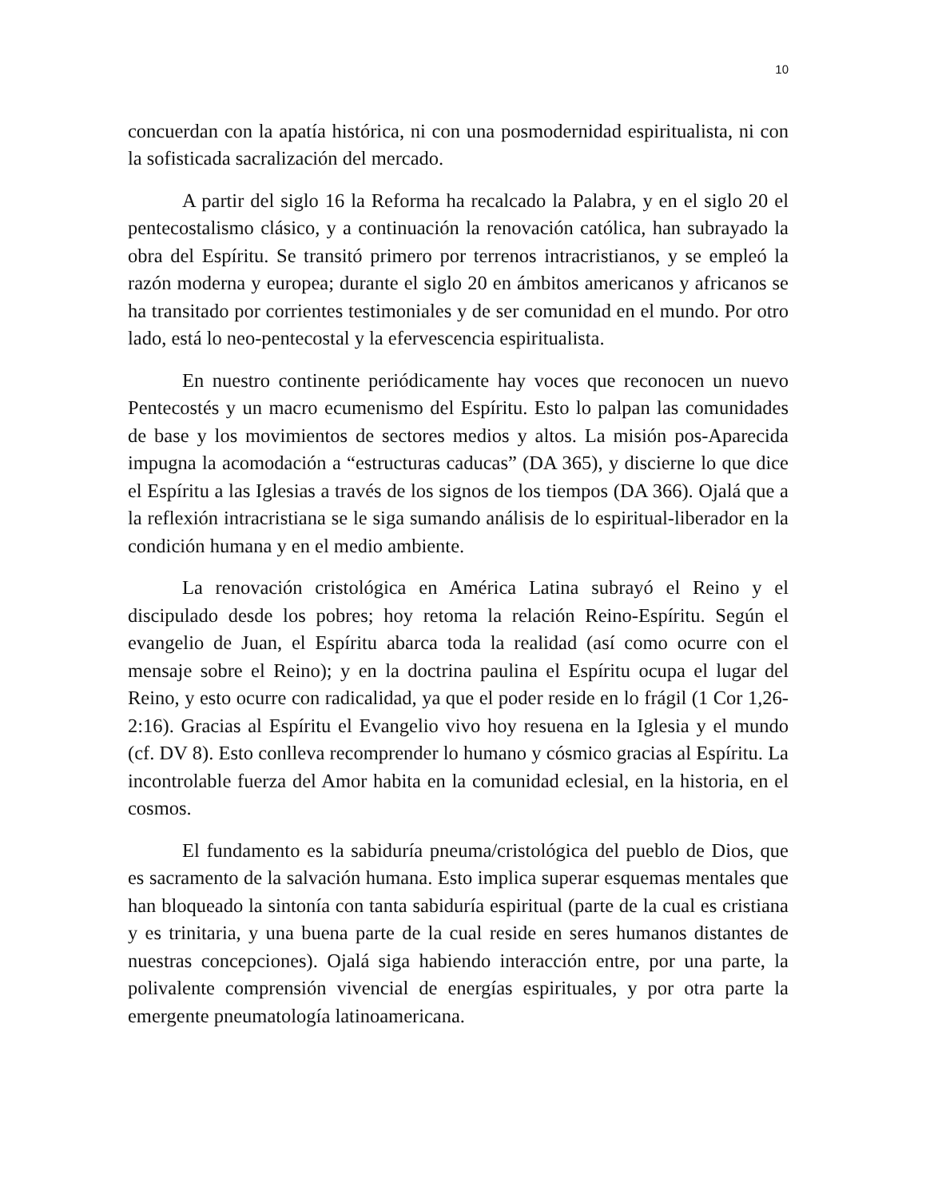10
concuerdan con la apatía histórica, ni con una posmodernidad espiritualista, ni con la sofisticada sacralización del mercado.
A partir del siglo 16 la Reforma ha recalcado la Palabra, y en el siglo 20 el pentecostalismo clásico, y a continuación la renovación católica, han subrayado la obra del Espíritu. Se transitó primero por terrenos intracristianos, y se empleó la razón moderna y europea; durante el siglo 20 en ámbitos americanos y africanos se ha transitado por corrientes testimoniales y de ser comunidad en el mundo. Por otro lado, está lo neo-pentecostal y la efervescencia espiritualista.
En nuestro continente periódicamente hay voces que reconocen un nuevo Pentecostés y un macro ecumenismo del Espíritu. Esto lo palpan las comunidades de base y los movimientos de sectores medios y altos. La misión pos-Aparecida impugna la acomodación a “estructuras caducas” (DA 365), y discierne lo que dice el Espíritu a las Iglesias a través de los signos de los tiempos (DA 366). Ojalá que a la reflexión intracristiana se le siga sumando análisis de lo espiritual-liberador en la condición humana y en el medio ambiente.
La renovación cristológica en América Latina subrayó el Reino y el discipulado desde los pobres; hoy retoma la relación Reino-Espíritu. Según el evangelio de Juan, el Espíritu abarca toda la realidad (así como ocurre con el mensaje sobre el Reino); y en la doctrina paulina el Espíritu ocupa el lugar del Reino, y esto ocurre con radicalidad, ya que el poder reside en lo frágil (1 Cor 1,26-2:16). Gracias al Espíritu el Evangelio vivo hoy resuena en la Iglesia y el mundo (cf. DV 8). Esto conlleva recomprender lo humano y cósmico gracias al Espíritu. La incontrolable fuerza del Amor habita en la comunidad eclesial, en la historia, en el cosmos.
El fundamento es la sabiduría pneuma/cristológica del pueblo de Dios, que es sacramento de la salvación humana. Esto implica superar esquemas mentales que han bloqueado la sintonía con tanta sabiduría espiritual (parte de la cual es cristiana y es trinitaria, y una buena parte de la cual reside en seres humanos distantes de nuestras concepciones). Ojalá siga habiendo interacción entre, por una parte, la polivalente comprensión vivencial de energías espirituales, y por otra parte la emergente pneumatología latinoamericana.